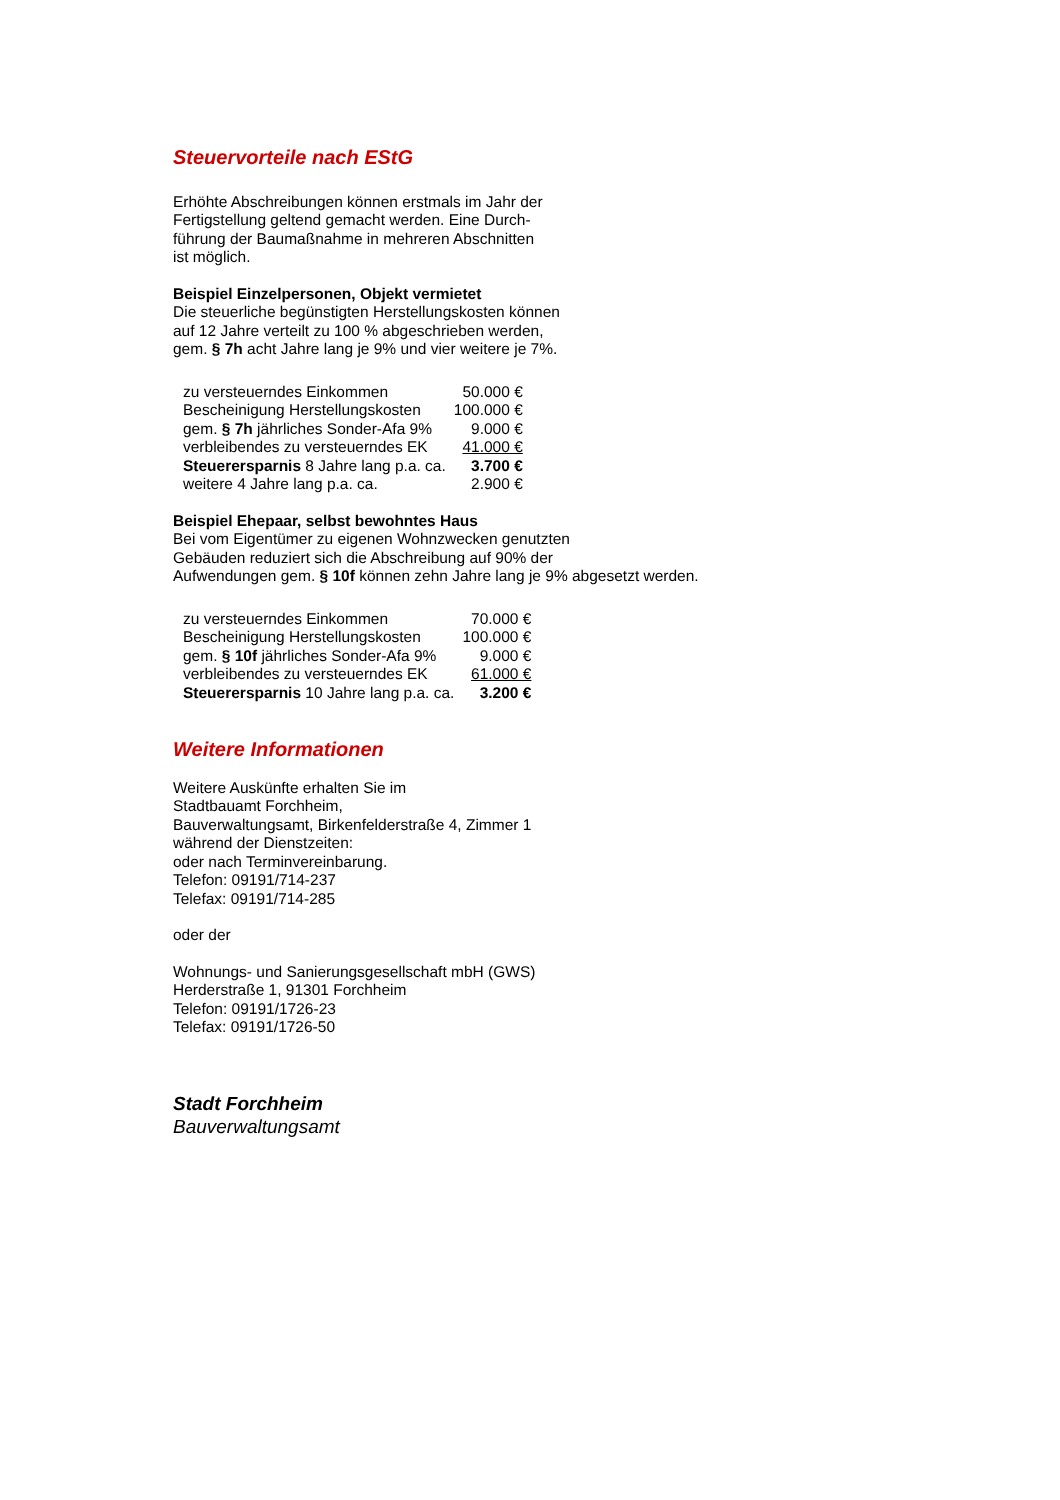Steuervorteile nach EStG
Erhöhte Abschreibungen können erstmals im Jahr der
Fertigstellung geltend gemacht werden. Eine Durch-
führung der Baumaßnahme in mehreren Abschnitten
ist möglich.
Beispiel Einzelpersonen, Objekt vermietet
Die steuerliche begünstigten Herstellungskosten können
auf 12 Jahre verteilt zu 100 % abgeschrieben werden,
gem. § 7h acht Jahre lang je 9% und vier weitere je 7%.
| zu versteuerndes Einkommen | 50.000 € |
| Bescheinigung Herstellungskosten | 100.000 € |
| gem. § 7h jährliches Sonder-Afa 9% | 9.000 € |
| verbleibendes zu versteuerndes EK | 41.000 € |
| Steuerersparnis 8 Jahre lang p.a. ca. | 3.700 € |
| weitere 4 Jahre lang p.a. ca. | 2.900 € |
Beispiel Ehepaar, selbst bewohntes Haus
Bei vom Eigentümer zu eigenen Wohnzwecken genutzten
Gebäuden reduziert sich die Abschreibung auf 90% der
Aufwendungen gem. § 10f können zehn Jahre lang je 9% abgesetzt werden.
| zu versteuerndes Einkommen | 70.000 € |
| Bescheinigung Herstellungskosten | 100.000 € |
| gem. § 10f jährliches Sonder-Afa 9% | 9.000 € |
| verbleibendes zu versteuerndes EK | 61.000 € |
| Steuerersparnis 10 Jahre lang p.a. ca. | 3.200 € |
Weitere Informationen
Weitere Auskünfte erhalten Sie im
Stadtbauamt Forchheim,
Bauverwaltungsamt, Birkenfelderstraße 4, Zimmer 1
während der Dienstzeiten:
oder nach Terminvereinbarung.
Telefon: 09191/714-237
Telefax: 09191/714-285
oder der
Wohnungs- und Sanierungsgesellschaft mbH (GWS)
Herderstraße 1, 91301 Forchheim
Telefon: 09191/1726-23
Telefax: 09191/1726-50
Stadt Forchheim
Bauverwaltungsamt